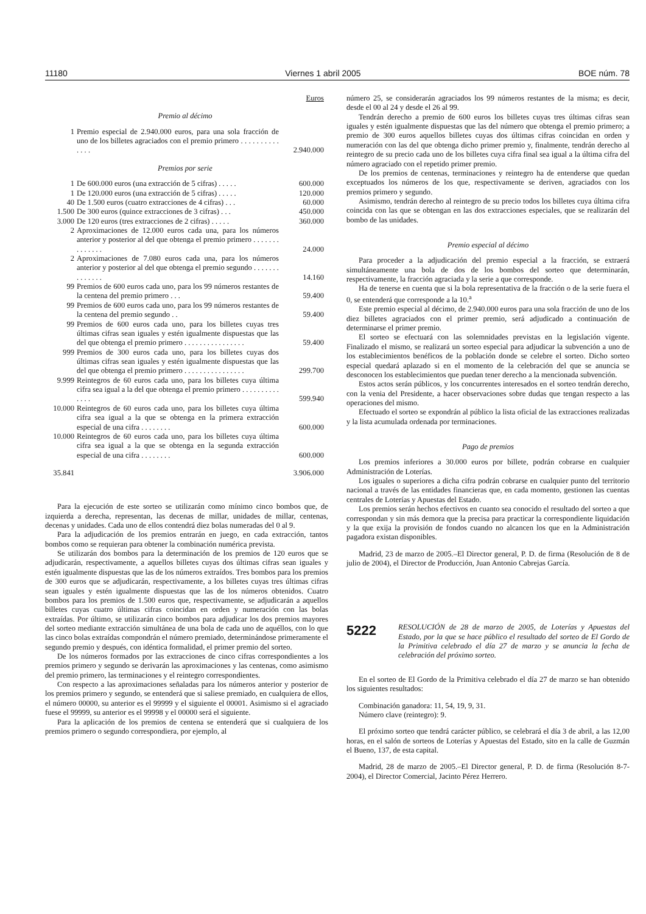11180 Viernes 1 abril 2005 BOE núm. 78
| | | Euros |
| Premio al décimo | | |
| 1 | Premio especial de 2.940.000 euros, para una sola fracción de uno de los billetes agraciados con el premio primero . . . . . . . . . . . . . . | 2.940.000 |
| Premios por serie | | |
| 1 | De 600.000 euros (una extracción de 5 cifras) . . . . . | 600.000 |
| 1 | De 120.000 euros (una extracción de 5 cifras) . . . . . | 120.000 |
| 40 | De 1.500 euros (cuatro extracciones de 4 cifras) . . . | 60.000 |
| 1.500 | De 300 euros (quince extracciones de 3 cifras) . . . | 450.000 |
| 3.000 | De 120 euros (tres extracciones de 2 cifras) . . . . . | 360.000 |
| 2 | Aproximaciones de 12.000 euros cada una, para los números anterior y posterior al del que obtenga el premio primero . . . . . . . . . . . . . . | 24.000 |
| 2 | Aproximaciones de 7.080 euros cada una, para los números anterior y posterior al del que obtenga el premio segundo . . . . . . . . . . . . . . | 14.160 |
| 99 | Premios de 600 euros cada uno, para los 99 números restantes de la centena del premio primero . . . | 59.400 |
| 99 | Premios de 600 euros cada uno, para los 99 números restantes de la centena del premio segundo . . | 59.400 |
| 99 | Premios de 600 euros cada uno, para los billetes cuyas tres últimas cifras sean iguales y estén igualmente dispuestas que las del que obtenga el premio primero . . . . . . . . . . . . . . . . | 59.400 |
| 999 | Premios de 300 euros cada uno, para los billetes cuyas dos últimas cifras sean iguales y estén igualmente dispuestas que las del que obtenga el premio primero . . . . . . . . . . . . . . . . | 299.700 |
| 9.999 | Reintegros de 60 euros cada uno, para los billetes cuya última cifra sea igual a la del que obtenga el premio primero . . . . . . . . . . . . . . | 599.940 |
| 10.000 | Reintegros de 60 euros cada uno, para los billetes cuya última cifra sea igual a la que se obtenga en la primera extracción especial de una cifra . . . . . . . . | 600.000 |
| 10.000 | Reintegros de 60 euros cada uno, para los billetes cuya última cifra sea igual a la que se obtenga en la segunda extracción especial de una cifra . . . . . . . . | 600.000 |
| 35.841 | | 3.906.000 |
Para la ejecución de este sorteo se utilizarán como mínimo cinco bombos que, de izquierda a derecha, representan, las decenas de millar, unidades de millar, centenas, decenas y unidades. Cada uno de ellos contendrá diez bolas numeradas del 0 al 9.
Para la adjudicación de los premios entrarán en juego, en cada extracción, tantos bombos como se requieran para obtener la combinación numérica prevista.
Se utilizarán dos bombos para la determinación de los premios de 120 euros que se adjudicarán, respectivamente, a aquellos billetes cuyas dos últimas cifras sean iguales y estén igualmente dispuestas que las de los números extraídos. Tres bombos para los premios de 300 euros que se adjudicarán, respectivamente, a los billetes cuyas tres últimas cifras sean iguales y estén igualmente dispuestas que las de los números obtenidos. Cuatro bombos para los premios de 1.500 euros que, respectivamente, se adjudicarán a aquellos billetes cuyas cuatro últimas cifras coincidan en orden y numeración con las bolas extraídas. Por último, se utilizarán cinco bombos para adjudicar los dos premios mayores del sorteo mediante extracción simultánea de una bola de cada uno de aquéllos, con lo que las cinco bolas extraídas compondrán el número premiado, determinándose primeramente el segundo premio y después, con idéntica formalidad, el primer premio del sorteo.
De los números formados por las extracciones de cinco cifras correspondientes a los premios primero y segundo se derivarán las aproximaciones y las centenas, como asimismo del premio primero, las terminaciones y el reintegro correspondientes.
Con respecto a las aproximaciones señaladas para los números anterior y posterior de los premios primero y segundo, se entenderá que si saliese premiado, en cualquiera de ellos, el número 00000, su anterior es el 99999 y el siguiente el 00001. Asimismo si el agraciado fuese el 99999, su anterior es el 99998 y el 00000 será el siguiente.
Para la aplicación de los premios de centena se entenderá que si cualquiera de los premios primero o segundo correspondiera, por ejemplo, al
número 25, se considerarán agraciados los 99 números restantes de la misma; es decir, desde el 00 al 24 y desde el 26 al 99.
Tendrán derecho a premio de 600 euros los billetes cuyas tres últimas cifras sean iguales y estén igualmente dispuestas que las del número que obtenga el premio primero; a premio de 300 euros aquellos billetes cuyas dos últimas cifras coincidan en orden y numeración con las del que obtenga dicho primer premio y, finalmente, tendrán derecho al reintegro de su precio cada uno de los billetes cuya cifra final sea igual a la última cifra del número agraciado con el repetido primer premio.
De los premios de centenas, terminaciones y reintegro ha de entenderse que quedan exceptuados los números de los que, respectivamente se deriven, agraciados con los premios primero y segundo.
Asimismo, tendrán derecho al reintegro de su precio todos los billetes cuya última cifra coincida con las que se obtengan en las dos extracciones especiales, que se realizarán del bombo de las unidades.
Premio especial al décimo
Para proceder a la adjudicación del premio especial a la fracción, se extraerá simultáneamente una bola de dos de los bombos del sorteo que determinarán, respectivamente, la fracción agraciada y la serie a que corresponde.
Ha de tenerse en cuenta que si la bola representativa de la fracción o de la serie fuera el 0, se entenderá que corresponde a la 10.<sup>a</sup>
Este premio especial al décimo, de 2.940.000 euros para una sola fracción de uno de los diez billetes agraciados con el primer premio, será adjudicado a continuación de determinarse el primer premio.
El sorteo se efectuará con las solemnidades previstas en la legislación vigente. Finalizado el mismo, se realizará un sorteo especial para adjudicar la subvención a uno de los establecimientos benéficos de la población donde se celebre el sorteo. Dicho sorteo especial quedará aplazado si en el momento de la celebración del que se anuncia se desconocen los establecimientos que puedan tener derecho a la mencionada subvención.
Estos actos serán públicos, y los concurrentes interesados en el sorteo tendrán derecho, con la venia del Presidente, a hacer observaciones sobre dudas que tengan respecto a las operaciones del mismo.
Efectuado el sorteo se expondrán al público la lista oficial de las extracciones realizadas y la lista acumulada ordenada por terminaciones.
Pago de premios
Los premios inferiores a 30.000 euros por billete, podrán cobrarse en cualquier Administración de Loterías.
Los iguales o superiores a dicha cifra podrán cobrarse en cualquier punto del territorio nacional a través de las entidades financieras que, en cada momento, gestionen las cuentas centrales de Loterías y Apuestas del Estado.
Los premios serán hechos efectivos en cuanto sea conocido el resultado del sorteo a que correspondan y sin más demora que la precisa para practicar la correspondiente liquidación y la que exija la provisión de fondos cuando no alcancen los que en la Administración pagadora existan disponibles.
Madrid, 23 de marzo de 2005.–El Director general, P. D. de firma (Resolución de 8 de julio de 2004), el Director de Producción, Juan Antonio Cabrejas García.
5222
RESOLUCIÓN de 28 de marzo de 2005, de Loterías y Apuestas del Estado, por la que se hace público el resultado del sorteo de El Gordo de la Primitiva celebrado el día 27 de marzo y se anuncia la fecha de celebración del próximo sorteo.
En el sorteo de El Gordo de la Primitiva celebrado el día 27 de marzo se han obtenido los siguientes resultados:
Combinación ganadora: 11, 54, 19, 9, 31.
Número clave (reintegro): 9.
El próximo sorteo que tendrá carácter público, se celebrará el día 3 de abril, a las 12,00 horas, en el salón de sorteos de Loterías y Apuestas del Estado, sito en la calle de Guzmán el Bueno, 137, de esta capital.
Madrid, 28 de marzo de 2005.–El Director general, P. D. de firma (Resolución 8-7-2004), el Director Comercial, Jacinto Pérez Herrero.